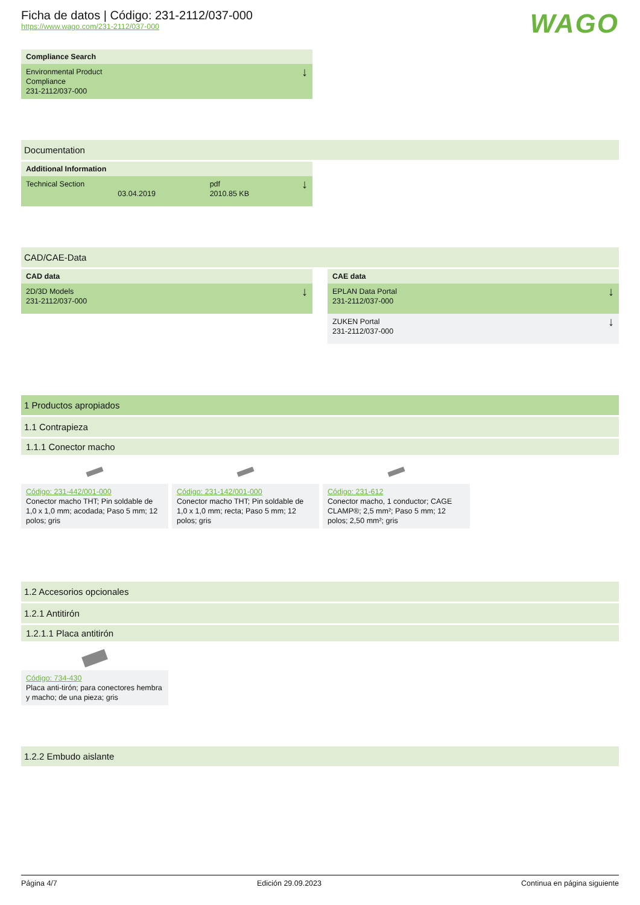Ficha de datos | Código: 231-2112/037-000
https://www.wago.com/231-2112/037-000
WAGO
Compliance Search
Environmental Product
Compliance
231-2112/037-000 ↓
Documentation
Additional Information
Technical Section 03.04.2019 pdf
2010.85 KB ↓
CAD/CAE-Data
CAD data
2D/3D Models
231-2112/037-000 ↓
CAE data
EPLAN Data Portal
231-2112/037-000 ↓
ZUKEN Portal
231-2112/037-000 ↓
1 Productos apropiados
1.1 Contrapieza
1.1.1 Conector macho
Código: 231-442/001-000
Conector macho THT; Pin soldable de 1,0 x 1,0 mm; acodada; Paso 5 mm; 12 polos; gris
Código: 231-142/001-000
Conector macho THT; Pin soldable de 1,0 x 1,0 mm; recta; Paso 5 mm; 12 polos; gris
Código: 231-612
Conector macho, 1 conductor; CAGE CLAMP®; 2,5 mm²; Paso 5 mm; 12 polos; 2,50 mm²; gris
1.2 Accesorios opcionales
1.2.1 Antitirón
1.2.1.1 Placa antitirón
Código: 734-430
Placa anti-tirón; para conectores hembra y macho; de una pieza; gris
1.2.2 Embudo aislante
Página 4/7 Edición 29.09.2023 Continua en página siguiente